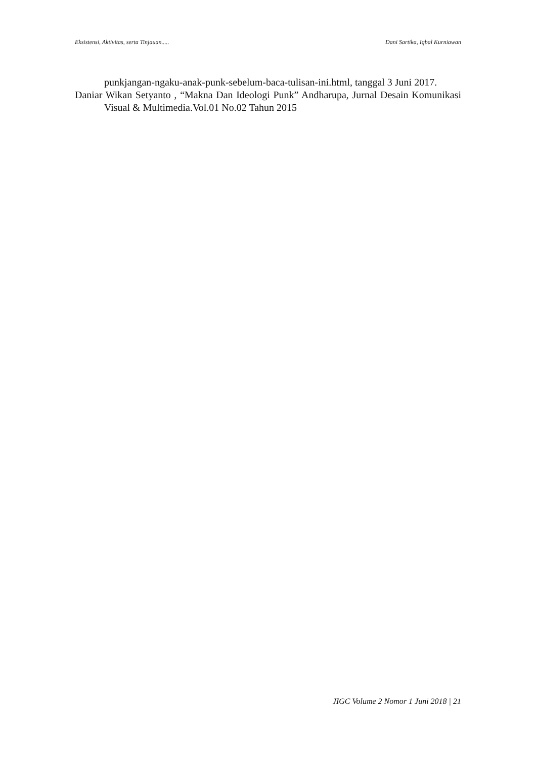Eksistensi, Aktivitas, serta Tinjauan..... Dani Sartika, Iqbal Kurniawan
punkjangan-ngaku-anak-punk-sebelum-baca-tulisan-ini.html, tanggal 3 Juni 2017.
Daniar Wikan Setyanto , “Makna Dan Ideologi Punk” Andharupa, Jurnal Desain Komunikasi Visual & Multimedia.Vol.01 No.02 Tahun 2015
JIGC Volume 2 Nomor 1 Juni 2018 | 21